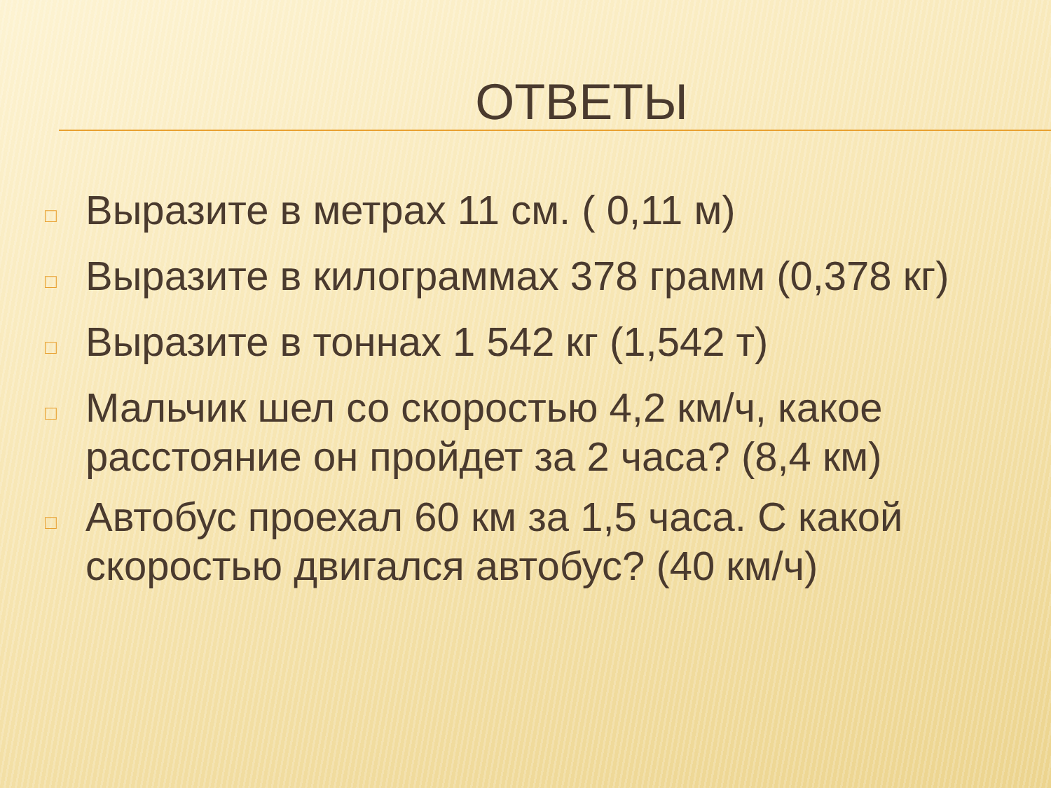ОТВЕТЫ
□ Выразите в метрах 11 см. ( 0,11 м)
□ Выразите в килограммах 378 грамм (0,378 кг)
□ Выразите в тоннах 1 542 кг (1,542 т)
□ Мальчик шел со скоростью 4,2 км/ч, какое расстояние он пройдет за 2 часа? (8,4 км)
□ Автобус проехал 60 км за 1,5 часа. С какой скоростью двигался автобус? (40 км/ч)